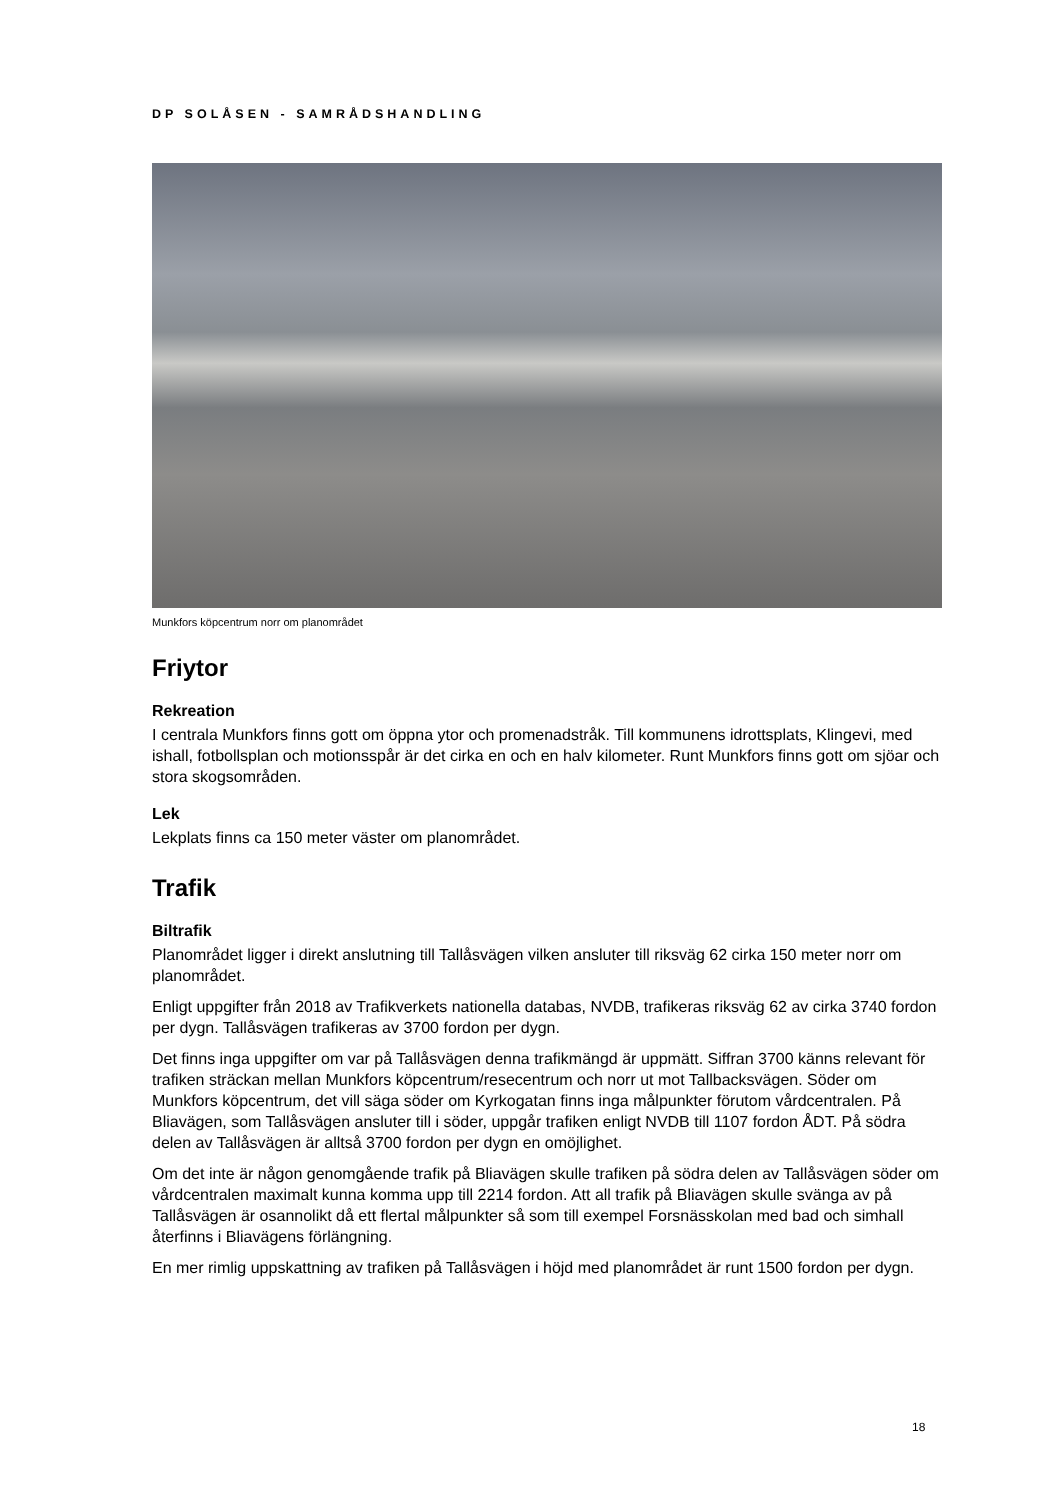DP SOLÅSEN - SAMRÅDSHANDLING
Munkfors köpcentrum norr om planområdet
Friytor
Rekreation
I centrala Munkfors finns gott om öppna ytor och promenadstråk. Till kommunens idrottsplats, Klingevi, med ishall, fotbollsplan och motionsspår är det cirka en och en halv kilometer. Runt Munkfors finns gott om sjöar och stora skogsområden.
Lek
Lekplats finns ca 150 meter väster om planområdet.
Trafik
Biltrafik
Planområdet ligger i direkt anslutning till Tallåsvägen vilken ansluter till riksväg 62 cirka 150 meter norr om planområdet.
Enligt uppgifter från 2018 av Trafikverkets nationella databas, NVDB, trafikeras riksväg 62 av cirka 3740 fordon per dygn. Tallåsvägen trafikeras av 3700 fordon per dygn.
Det finns inga uppgifter om var på Tallåsvägen denna trafikmängd är uppmätt. Siffran 3700 känns relevant för trafiken sträckan mellan Munkfors köpcentrum/resecentrum och norr ut mot Tallbacksvägen. Söder om Munkfors köpcentrum, det vill säga söder om Kyrkogatan finns inga målpunkter förutom vårdcentralen. På Bliavägen, som Tallåsvägen ansluter till i söder, uppgår trafiken enligt NVDB till 1107 fordon ÅDT. På södra delen av Tallåsvägen är alltså 3700 fordon per dygn en omöjlighet.
Om det inte är någon genomgående trafik på Bliavägen skulle trafiken på södra delen av Tallåsvägen söder om vårdcentralen maximalt kunna komma upp till 2214 fordon. Att all trafik på Bliavägen skulle svänga av på Tallåsvägen är osannolikt då ett flertal målpunkter så som till exempel Forsnässkolan med bad och simhall återfinns i Bliavägens förlängning.
En mer rimlig uppskattning av trafiken på Tallåsvägen i höjd med planområdet är runt 1500 fordon per dygn.
18